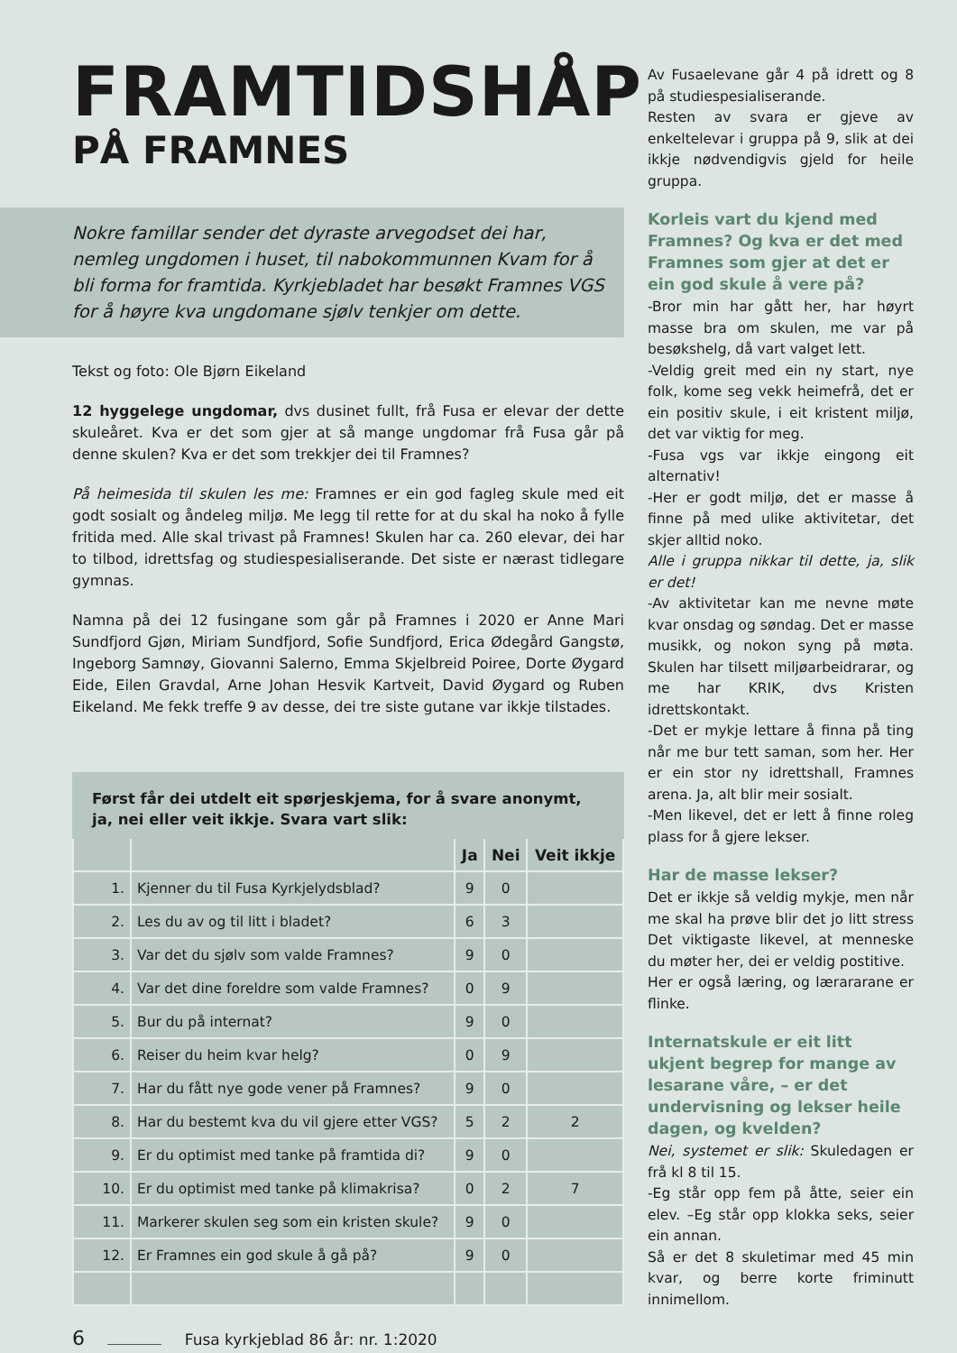FRAMTIDSHÅP
PÅ FRAMNES
Nokre famillar sender det dyraste arvegodset dei har, nemleg ungdomen i huset, til nabokommunnen Kvam for å bli forma for framtida. Kyrkjebladet har besøkt Framnes VGS for å høyre kva ungdomane sjølv tenkjer om dette.
Tekst og foto: Ole Bjørn Eikeland
12 hyggelege ungdomar, dvs dusinet fullt, frå Fusa er elevar der dette skuleåret. Kva er det som gjer at så mange ungdomar frå Fusa går på denne skulen? Kva er det som trekkjer dei til Framnes?
På heimesida til skulen les me: Framnes er ein god fagleg skule med eit godt sosialt og åndeleg miljø. Me legg til rette for at du skal ha noko å fylle fritida med. Alle skal trivast på Framnes! Skulen har ca. 260 elevar, dei har to tilbod, idrettsfag og studiespesialiserande. Det siste er nærast tidlegare gymnas.
Namna på dei 12 fusingane som går på Framnes i 2020 er Anne Mari Sundfjord Gjøn, Miriam Sundfjord, Sofie Sundfjord, Erica Ødegård Gangstø, Ingeborg Samnøy, Giovanni Salerno, Emma Skjelbreid Poiree, Dorte Øygard Eide, Eilen Gravdal, Arne Johan Hesvik Kartveit, David Øygard og Ruben Eikeland. Me fekk treffe 9 av desse, dei tre siste gutane var ikkje tilstades.
Først får dei utdelt eit spørjeskjema, for å svare anonymt,
ja, nei eller veit ikkje. Svara vart slik:
| | | Ja | Nei | Veit ikkje |
| --- | --- | --- | --- | --- |
| 1. | Kjenner du til Fusa Kyrkjelydsblad? | 9 | 0 | |
| 2. | Les du av og til litt i bladet? | 6 | 3 | |
| 3. | Var det du sjølv som valde Framnes? | 9 | 0 | |
| 4. | Var det dine foreldre som valde Framnes? | 0 | 9 | |
| 5. | Bur du på internat? | 9 | 0 | |
| 6. | Reiser du heim kvar helg? | 0 | 9 | |
| 7. | Har du fått nye gode vener på Framnes? | 9 | 0 | |
| 8. | Har du bestemt kva du vil gjere etter VGS? | 5 | 2 | 2 |
| 9. | Er du optimist med tanke på framtida di? | 9 | 0 | |
| 10. | Er du optimist med tanke på klimakrisa? | 0 | 2 | 7 |
| 11. | Markerer skulen seg som ein kristen skule? | 9 | 0 | |
| 12. | Er Framnes ein god skule å gå på? | 9 | 0 | |
Av Fusaelevane går 4 på idrett og 8 på studiespesialiserande.
Resten av svara er gjeve av enkeltelevar i gruppa på 9, slik at dei ikkje nødvendigvis gjeld for heile gruppa.
Korleis vart du kjend med Framnes? Og kva er det med Framnes som gjer at det er ein god skule å vere på?
-Bror min har gått her, har høyrt masse bra om skulen, me var på besøkshelg, då vart valget lett.
-Veldig greit med ein ny start, nye folk, kome seg vekk heimefrå, det er ein positiv skule, i eit kristent miljø, det var viktig for meg.
-Fusa vgs var ikkje eingong eit alternativ!
-Her er godt miljø, det er masse å finne på med ulike aktivitetar, det skjer alltid noko.
Alle i gruppa nikkar til dette, ja, slik er det!
-Av aktivitetar kan me nevne møte kvar onsdag og søndag. Det er masse musikk, og nokon syng på møta. Skulen har tilsett miljøarbeidrarar, og me har KRIK, dvs Kristen idrettskontakt.
-Det er mykje lettare å finna på ting når me bur tett saman, som her. Her er ein stor ny idrettshall, Framnes arena. Ja, alt blir meir sosialt.
-Men likevel, det er lett å finne roleg plass for å gjere lekser.
Har de masse lekser?
Det er ikkje så veldig mykje, men når me skal ha prøve blir det jo litt stress Det viktigaste likevel, at menneske du møter her, dei er veldig postitive.
Her er også læring, og lærararane er flinke.
Internatskule er eit litt ukjent begrep for mange av lesarane våre, – er det undervisning og lekser heile dagen, og kvelden?
Nei, systemet er slik: Skuledagen er frå kl 8 til 15.
-Eg står opp fem på åtte, seier ein elev. –Eg står opp klokka seks, seier ein annan.
Så er det 8 skuletimar med 45 min kvar, og berre korte friminutt innimellom.
6 Fusa kyrkjeblad 86 år: nr. 1:2020